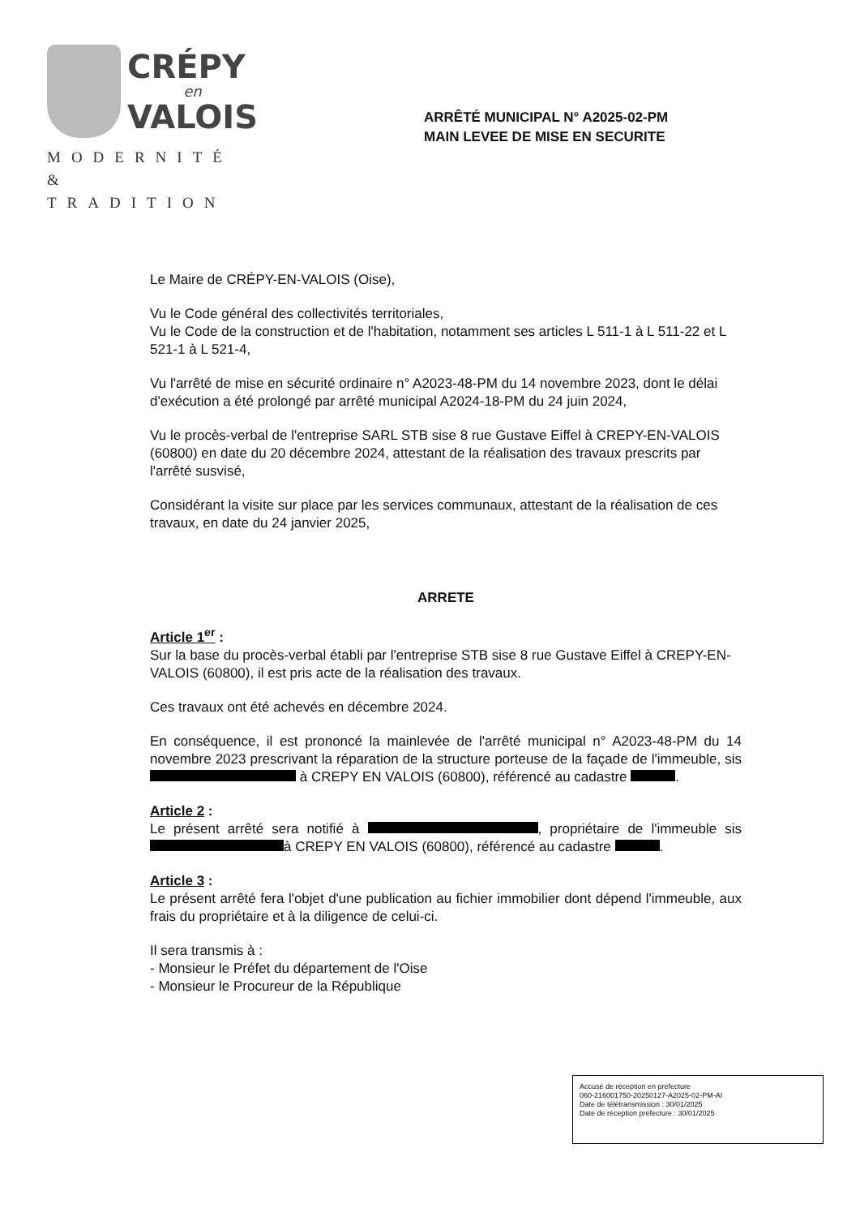CRÉPY
en
VALOIS
MODERNITÉ
& TRADITION
ARRÊTÉ MUNICIPAL N° A2025-02-PM
MAIN LEVEE DE MISE EN SECURITE
Le Maire de CRÉPY-EN-VALOIS (Oise),
Vu le Code général des collectivités territoriales,
Vu le Code de la construction et de l'habitation, notamment ses articles L 511-1 à L 511-22 et L 521-1 à L 521-4,
Vu l'arrêté de mise en sécurité ordinaire n° A2023-48-PM du 14 novembre 2023, dont le délai d'exécution a été prolongé par arrêté municipal A2024-18-PM du 24 juin 2024,
Vu le procès-verbal de l'entreprise SARL STB sise 8 rue Gustave Eiffel à CREPY-EN-VALOIS (60800) en date du 20 décembre 2024, attestant de la réalisation des travaux prescrits par l'arrêté susvisé,
Considérant la visite sur place par les services communaux, attestant de la réalisation de ces travaux, en date du 24 janvier 2025,
ARRETE
Article 1<sup>er</sup> :
Sur la base du procès-verbal établi par l'entreprise STB sise 8 rue Gustave Eiffel à CREPY-EN-VALOIS (60800), il est pris acte de la réalisation des travaux.
Ces travaux ont été achevés en décembre 2024.
En conséquence, il est prononcé la mainlevée de l'arrêté municipal n° A2023-48-PM du 14 novembre 2023 prescrivant la réparation de la structure porteuse de la façade de l'immeuble, sis à CREPY EN VALOIS (60800), référencé au cadastre .
Article 2 :
Le présent arrêté sera notifié à , propriétaire de l'immeuble sis à CREPY EN VALOIS (60800), référencé au cadastre .
Article 3 :
Le présent arrêté fera l'objet d'une publication au fichier immobilier dont dépend l'immeuble, aux frais du propriétaire et à la diligence de celui-ci.
Il sera transmis à :
- Monsieur le Préfet du département de l'Oise
- Monsieur le Procureur de la République
Accusé de réception en préfecture
060-216001750-20250127-A2025-02-PM-AI
Date de télétransmission : 30/01/2025
Date de réception préfecture : 30/01/2025